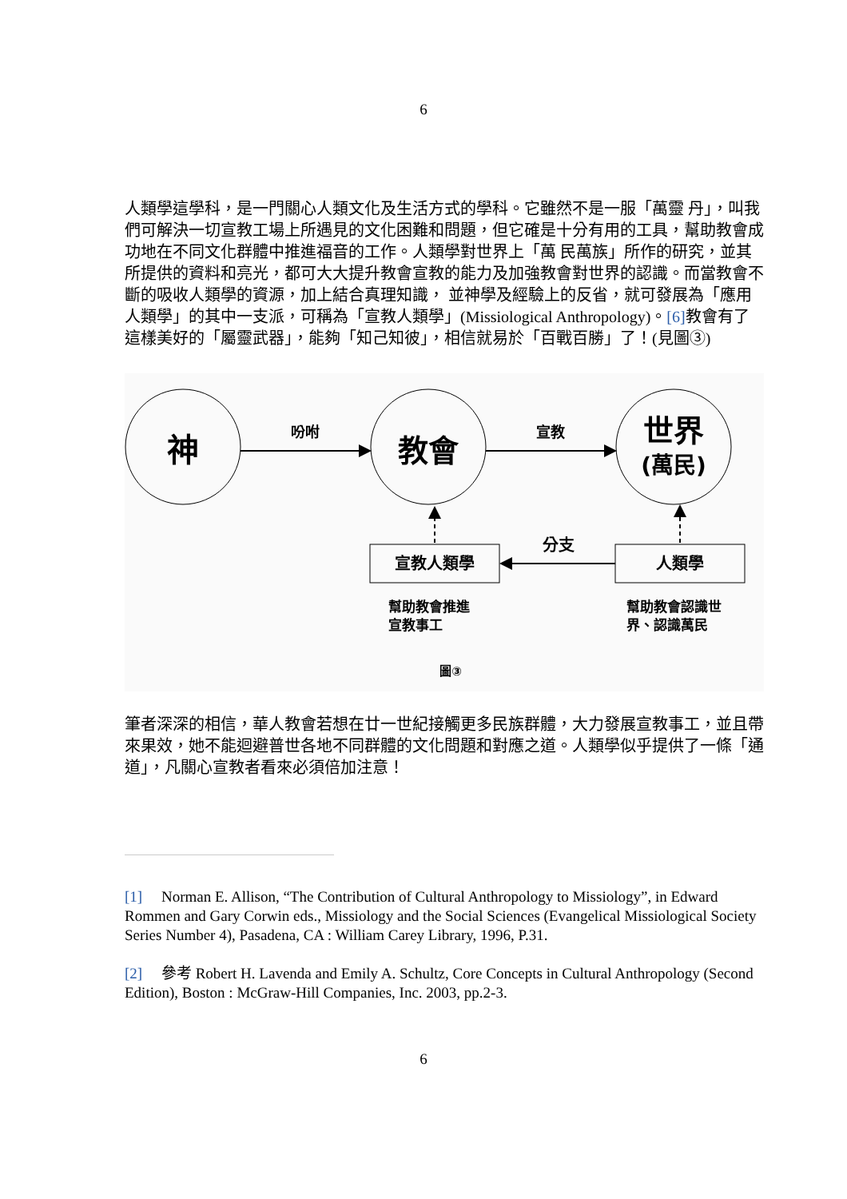6
人類學這學科，是一門關心人類文化及生活方式的學科。它雖然不是一服「萬靈 丹」，叫我們可解決一切宣教工場上所遇見的文化困難和問題，但它確是十分有用的工具，幫助教會成功地在不同文化群體中推進福音的工作。人類學對世界上「萬 民萬族」所作的研究，並其所提供的資料和亮光，都可大大提升教會宣教的能力及加強教會對世界的認識。而當教會不斷的吸收人類學的資源，加上結合真理知識， 並神學及經驗上的反省，就可發展為「應用人類學」的其中一支派，可稱為「宣教人類學」(Missiological Anthropology)。[6] 教會有了這樣美好的「屬靈武器」，能夠「知己知彼」，相信就易於「百戰百勝」了！(見圖③)
神
教會
世界
(萬民)
吩咐
宣教
宣教人類學
人類學
分支
幫助教會推進
宣教事工
幫助教會認識世
界、認識萬民
圖③
筆者深深的相信，華人教會若想在廿一世紀接觸更多民族群體，大力發展宣教事工，並且帶來果效，她不能迴避普世各地不同群體的文化問題和對應之道。人類學似乎提供了一條「通道」，凡關心宣教者看來必須倍加注意！
[1] Norman E. Allison, “The Contribution of Cultural Anthropology to Missiology”, in Edward Rommen and Gary Corwin eds., Missiology and the Social Sciences (Evangelical Missiological Society Series Number 4), Pasadena, CA : William Carey Library, 1996, P.31.
[2] 參考 Robert H. Lavenda and Emily A. Schultz, Core Concepts in Cultural Anthropology (Second Edition), Boston : McGraw-Hill Companies, Inc. 2003, pp.2-3.
6